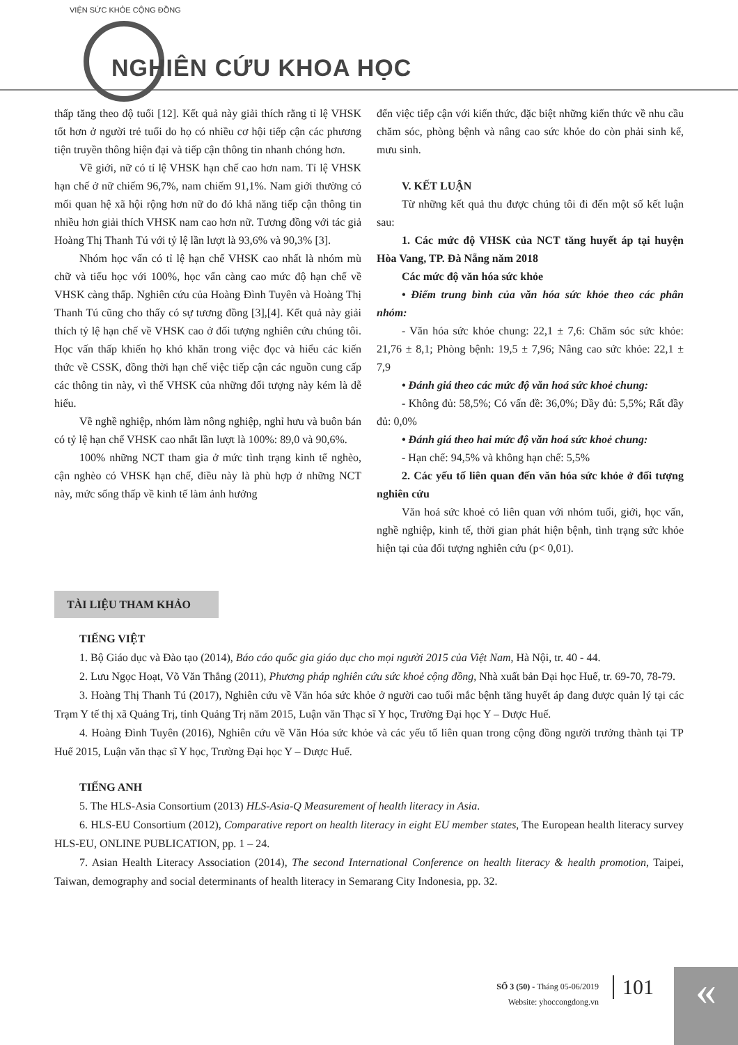VIỆN SỨC KHỎE CỘNG ĐỒNG
NGHIÊN CỨU KHOA HỌC
thấp tăng theo độ tuổi [12]. Kết quả này giải thích rằng tỉ lệ VHSK tốt hơn ở người trẻ tuổi do họ có nhiều cơ hội tiếp cận các phương tiện truyền thông hiện đại và tiếp cận thông tin nhanh chóng hơn.
Về giới, nữ có tỉ lệ VHSK hạn chế cao hơn nam. Tỉ lệ VHSK hạn chế ở nữ chiếm 96,7%, nam chiếm 91,1%. Nam giới thường có mối quan hệ xã hội rộng hơn nữ do đó khả năng tiếp cận thông tin nhiều hơn giải thích VHSK nam cao hơn nữ. Tương đồng với tác giả Hoàng Thị Thanh Tú với tỷ lệ lần lượt là 93,6% và 90,3% [3].
Nhóm học vấn có tỉ lệ hạn chế VHSK cao nhất là nhóm mù chữ và tiểu học với 100%, học vấn càng cao mức độ hạn chế về VHSK càng thấp. Nghiên cứu của Hoàng Đình Tuyên và Hoàng Thị Thanh Tú cũng cho thấy có sự tương đồng [3],[4]. Kết quả này giải thích tỷ lệ hạn chế về VHSK cao ở đối tượng nghiên cứu chúng tôi. Học vấn thấp khiến họ khó khăn trong việc đọc và hiểu các kiến thức về CSSK, đồng thời hạn chế việc tiếp cận các nguồn cung cấp các thông tin này, vì thế VHSK của những đối tượng này kém là dễ hiểu.
Về nghề nghiệp, nhóm làm nông nghiệp, nghỉ hưu và buôn bán có tỷ lệ hạn chế VHSK cao nhất lần lượt là 100%: 89,0 và 90,6%.
100% những NCT tham gia ở mức tình trạng kinh tế nghèo, cận nghèo có VHSK hạn chế, điều này là phù hợp ở những NCT này, mức sống thấp về kinh tế làm ảnh hưởng
đến việc tiếp cận với kiến thức, đặc biệt những kiến thức về nhu cầu chăm sóc, phòng bệnh và nâng cao sức khỏe do còn phải sinh kế, mưu sinh.
V. KẾT LUẬN
Từ những kết quả thu được chúng tôi đi đến một số kết luận sau:
1. Các mức độ VHSK của NCT tăng huyết áp tại huyện Hòa Vang, TP. Đà Nẵng năm 2018
Các mức độ văn hóa sức khỏe
• Điểm trung bình của văn hóa sức khỏe theo các phân nhóm:
- Văn hóa sức khỏe chung: 22,1 ± 7,6: Chăm sóc sức khỏe: 21,76 ± 8,1; Phòng bệnh: 19,5 ± 7,96; Nâng cao sức khỏe: 22,1 ± 7,9
• Đánh giá theo các mức độ văn hoá sức khoẻ chung:
- Không đủ: 58,5%; Có vấn đề: 36,0%; Đầy đủ: 5,5%; Rất đầy đủ: 0,0%
• Đánh giá theo hai mức độ văn hoá sức khoẻ chung:
- Hạn chế: 94,5% và không hạn chế: 5,5%
2. Các yếu tố liên quan đến văn hóa sức khỏe ở đối tượng nghiên cứu
Văn hoá sức khoẻ có liên quan với nhóm tuổi, giới, học vấn, nghề nghiệp, kinh tế, thời gian phát hiện bệnh, tình trạng sức khỏe hiện tại của đối tượng nghiên cứu (p< 0,01).
TÀI LIỆU THAM KHẢO
TIẾNG VIỆT
1. Bộ Giáo dục và Đào tạo (2014), Báo cáo quốc gia giáo dục cho mọi người 2015 của Việt Nam, Hà Nội, tr. 40 - 44.
2. Lưu Ngọc Hoạt, Võ Văn Thắng (2011), Phương pháp nghiên cứu sức khoẻ cộng đồng, Nhà xuất bản Đại học Huế, tr. 69-70, 78-79.
3. Hoàng Thị Thanh Tú (2017), Nghiên cứu về Văn hóa sức khỏe ở người cao tuổi mắc bệnh tăng huyết áp đang được quản lý tại các Trạm Y tế thị xã Quảng Trị, tỉnh Quảng Trị năm 2015, Luận văn Thạc sĩ Y học, Trường Đại học Y – Dược Huế.
4. Hoàng Đình Tuyên (2016), Nghiên cứu về Văn Hóa sức khỏe và các yếu tố liên quan trong cộng đồng người trưởng thành tại TP Huế 2015, Luận văn thạc sĩ Y học, Trường Đại học Y – Dược Huế.
TIẾNG ANH
5. The HLS-Asia Consortium (2013) HLS-Asia-Q Measurement of health literacy in Asia.
6. HLS-EU Consortium (2012), Comparative report on health literacy in eight EU member states, The European health literacy survey HLS-EU, ONLINE PUBLICATION, pp. 1 – 24.
7. Asian Health Literacy Association (2014), The second International Conference on health literacy & health promotion, Taipei, Taiwan, demography and social determinants of health literacy in Semarang City Indonesia, pp. 32.
SỐ 3 (50) - Tháng 05-06/2019
Website: yhoccongdong.vn
101 «